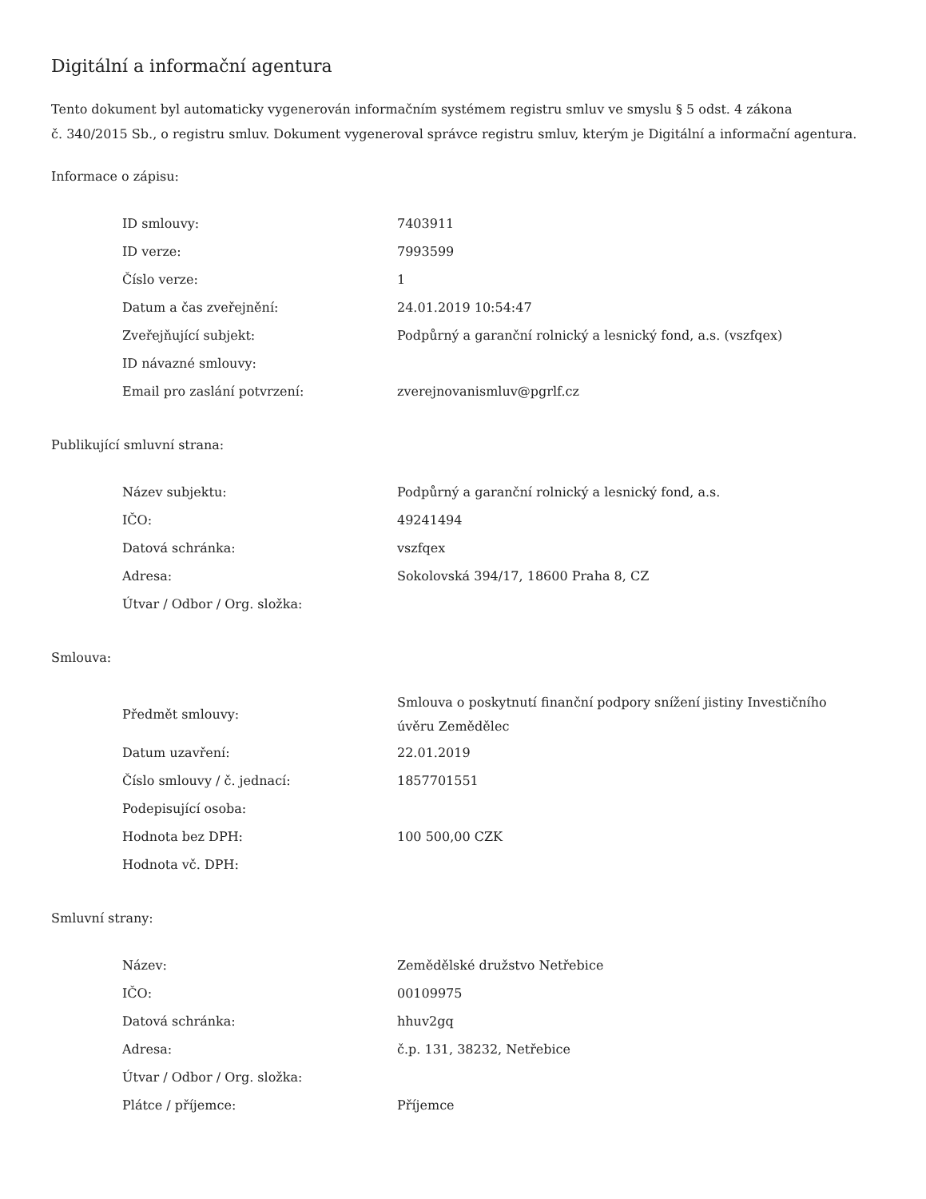Digitální a informační agentura
Tento dokument byl automaticky vygenerován informačním systémem registru smluv ve smyslu § 5 odst. 4 zákona
č. 340/2015 Sb., o registru smluv. Dokument vygeneroval správce registru smluv, kterým je Digitální a informační agentura.
Informace o zápisu:
| ID smlouvy: | 7403911 |
| ID verze: | 7993599 |
| Číslo verze: | 1 |
| Datum a čas zveřejnění: | 24.01.2019 10:54:47 |
| Zveřejňující subjekt: | Podpůrný a garanční rolnický a lesnický fond, a.s. (vszfqex) |
| ID návazné smlouvy: | |
| Email pro zaslání potvrzení: | zverejnovanismluv@pgrlf.cz |
Publikující smluvní strana:
| Název subjektu: | Podpůrný a garanční rolnický a lesnický fond, a.s. |
| IČO: | 49241494 |
| Datová schránka: | vszfqex |
| Adresa: | Sokolovská 394/17, 18600 Praha 8, CZ |
| Útvar / Odbor / Org. složka: | |
Smlouva:
| Předmět smlouvy: | Smlouva o poskytnutí finanční podpory snížení jistiny Investičního úvěru Zemědělec |
| Datum uzavření: | 22.01.2019 |
| Číslo smlouvy / č. jednací: | 1857701551 |
| Podepisující osoba: | |
| Hodnota bez DPH: | 100 500,00 CZK |
| Hodnota vč. DPH: | |
Smluvní strany:
| Název: | Zemědělské družstvo Netřebice |
| IČO: | 00109975 |
| Datová schránka: | hhuv2gq |
| Adresa: | č.p. 131, 38232, Netřebice |
| Útvar / Odbor / Org. složka: | |
| Plátce / příjemce: | Příjemce |